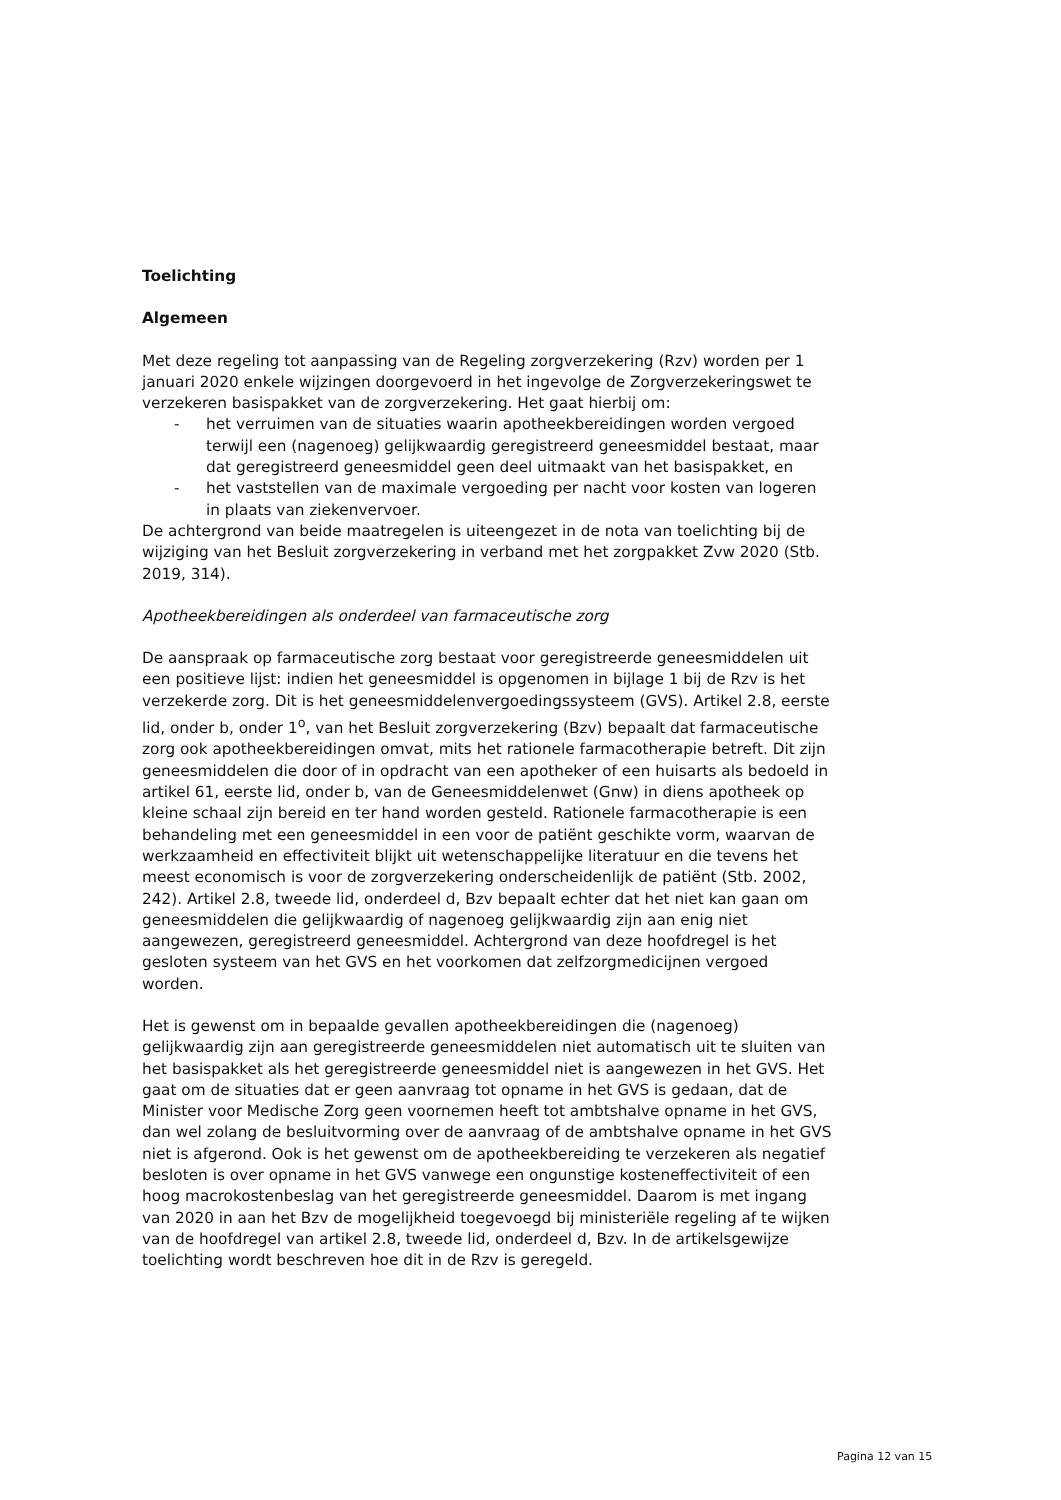Toelichting
Algemeen
Met deze regeling tot aanpassing van de Regeling zorgverzekering (Rzv) worden per 1 januari 2020 enkele wijzingen doorgevoerd in het ingevolge de Zorgverzekeringswet te verzekeren basispakket van de zorgverzekering. Het gaat hierbij om:
- het verruimen van de situaties waarin apotheekbereidingen worden vergoed terwijl een (nagenoeg) gelijkwaardig geregistreerd geneesmiddel bestaat, maar dat geregistreerd geneesmiddel geen deel uitmaakt van het basispakket, en
- het vaststellen van de maximale vergoeding per nacht voor kosten van logeren in plaats van ziekenvervoer.
De achtergrond van beide maatregelen is uiteengezet in de nota van toelichting bij de wijziging van het Besluit zorgverzekering in verband met het zorgpakket Zvw 2020 (Stb. 2019, 314).
Apotheekbereidingen als onderdeel van farmaceutische zorg
De aanspraak op farmaceutische zorg bestaat voor geregistreerde geneesmiddelen uit een positieve lijst: indien het geneesmiddel is opgenomen in bijlage 1 bij de Rzv is het verzekerde zorg. Dit is het geneesmiddelenvergoedingssysteem (GVS). Artikel 2.8, eerste lid, onder b, onder 1<sup>o</sup>, van het Besluit zorgverzekering (Bzv) bepaalt dat farmaceutische zorg ook apotheekbereidingen omvat, mits het rationele farmacotherapie betreft. Dit zijn geneesmiddelen die door of in opdracht van een apotheker of een huisarts als bedoeld in artikel 61, eerste lid, onder b, van de Geneesmiddelenwet (Gnw) in diens apotheek op kleine schaal zijn bereid en ter hand worden gesteld. Rationele farmacotherapie is een behandeling met een geneesmiddel in een voor de patiënt geschikte vorm, waarvan de werkzaamheid en effectiviteit blijkt uit wetenschappelijke literatuur en die tevens het meest economisch is voor de zorgverzekering onderscheidenlijk de patiënt (Stb. 2002, 242). Artikel 2.8, tweede lid, onderdeel d, Bzv bepaalt echter dat het niet kan gaan om geneesmiddelen die gelijkwaardig of nagenoeg gelijkwaardig zijn aan enig niet aangewezen, geregistreerd geneesmiddel. Achtergrond van deze hoofdregel is het gesloten systeem van het GVS en het voorkomen dat zelfzorgmedicijnen vergoed worden.
Het is gewenst om in bepaalde gevallen apotheekbereidingen die (nagenoeg) gelijkwaardig zijn aan geregistreerde geneesmiddelen niet automatisch uit te sluiten van het basispakket als het geregistreerde geneesmiddel niet is aangewezen in het GVS. Het gaat om de situaties dat er geen aanvraag tot opname in het GVS is gedaan, dat de Minister voor Medische Zorg geen voornemen heeft tot ambtshalve opname in het GVS, dan wel zolang de besluitvorming over de aanvraag of de ambtshalve opname in het GVS niet is afgerond. Ook is het gewenst om de apotheekbereiding te verzekeren als negatief besloten is over opname in het GVS vanwege een ongunstige kosteneffectiviteit of een hoog macrokostenbeslag van het geregistreerde geneesmiddel. Daarom is met ingang van 2020 in aan het Bzv de mogelijkheid toegevoegd bij ministeriële regeling af te wijken van de hoofdregel van artikel 2.8, tweede lid, onderdeel d, Bzv. In de artikelsgewijze toelichting wordt beschreven hoe dit in de Rzv is geregeld.
Pagina 12 van 15